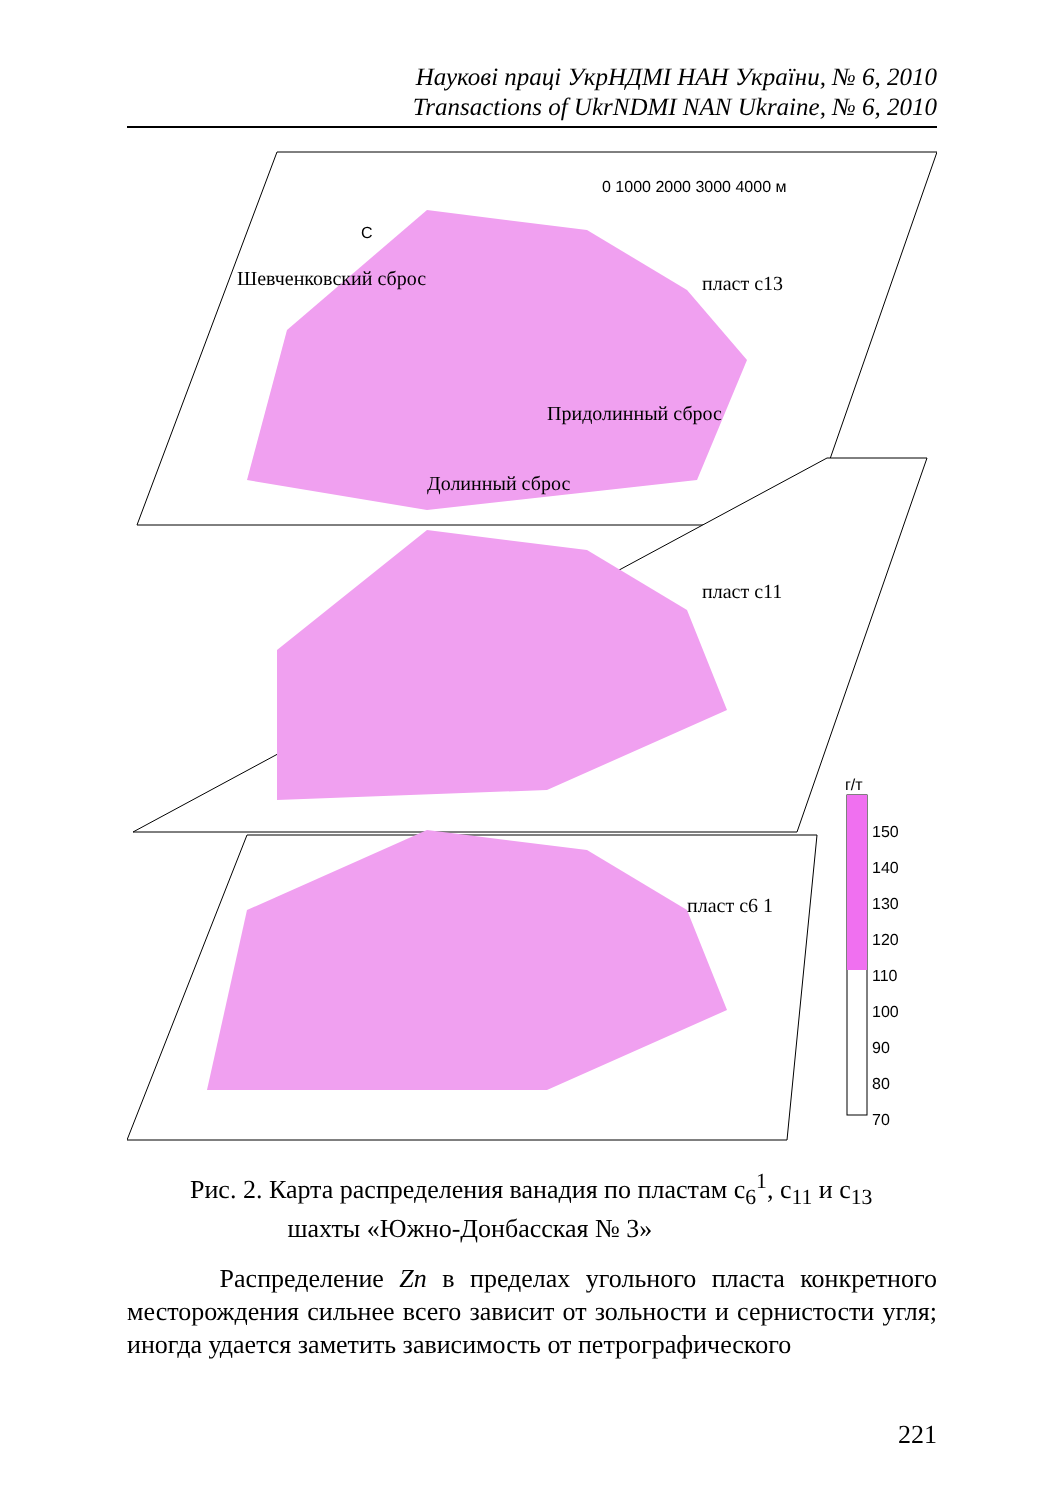Наукові праці УкрНДМІ НАН України, № 6, 2010
Transactions of UkrNDMI NAN Ukraine, № 6, 2010
0 1000 2000 3000 4000 м
С
г/т
150
140
130
120
110
100
90
80
70
пласт c13
пласт c11
пласт c6 1
Шевченковский сброс
Долинный сброс
Придолинный сброс
Рис. 2. Карта распределения ванадия по пластам c<sub>6</sub><sup>1</sup>, c<sub>11</sub> и c<sub>13</sub>
шахты «Южно-Донбасская № 3»
Распределение Zn в пределах угольного пласта конкретного месторождения сильнее всего зависит от зольности и сернистости угля; иногда удается заметить зависимость от петрографического
221